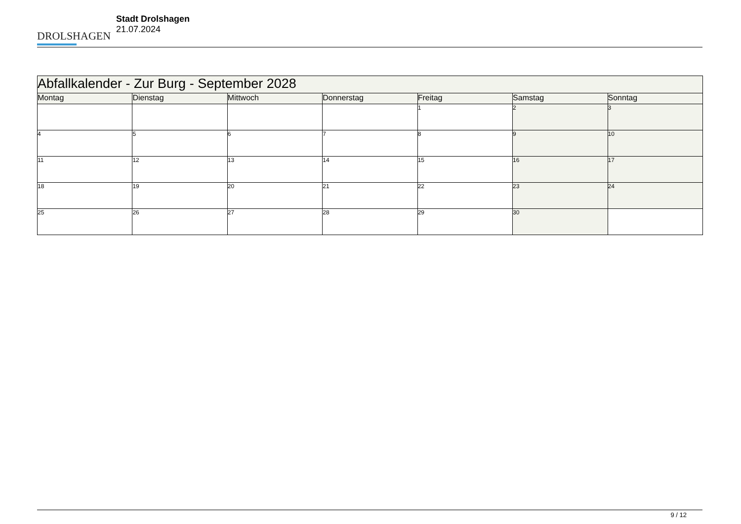DROLSHAGEN
Stadt Drolshagen
21.07.2024
| Abfallkalender - Zur Burg - September 2028 | | | | | | |
| Montag | Dienstag | Mittwoch | Donnerstag | Freitag | Samstag | Sonntag |
| | | | | 1 | 2 | 3 |
| 4 | 5 | 6 | 7 | 8 | 9 | 10 |
| 11 | 12 | 13 | 14 | 15 | 16 | 17 |
| 18 | 19 | 20 | 21 | 22 | 23 | 24 |
| 25 | 26 | 27 | 28 | 29 | 30 | |
9 / 12